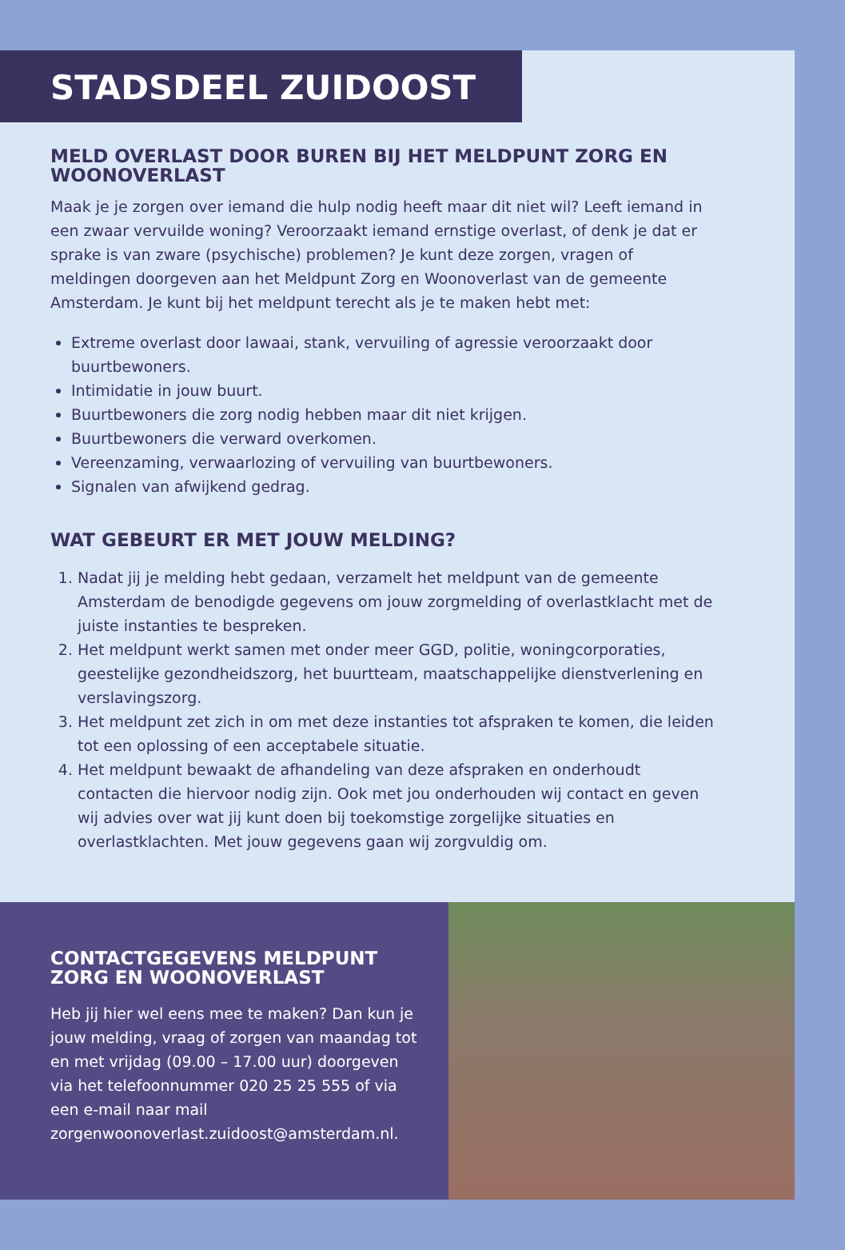STADSDEEL ZUIDOOST
MELD OVERLAST DOOR BUREN BIJ HET MELDPUNT ZORG EN WOONOVERLAST
Maak je je zorgen over iemand die hulp nodig heeft maar dit niet wil? Leeft iemand in een zwaar vervuilde woning? Veroorzaakt iemand ernstige overlast, of denk je dat er sprake is van zware (psychische) problemen? Je kunt deze zorgen, vragen of meldingen doorgeven aan het Meldpunt Zorg en Woonoverlast van de gemeente Amsterdam. Je kunt bij het meldpunt terecht als je te maken hebt met:
Extreme overlast door lawaai, stank, vervuiling of agressie veroorzaakt door buurtbewoners.
Intimidatie in jouw buurt.
Buurtbewoners die zorg nodig hebben maar dit niet krijgen.
Buurtbewoners die verward overkomen.
Vereenzaming, verwaarlozing of vervuiling van buurtbewoners.
Signalen van afwijkend gedrag.
WAT GEBEURT ER MET JOUW MELDING?
1. Nadat jij je melding hebt gedaan, verzamelt het meldpunt van de gemeente Amsterdam de benodigde gegevens om jouw zorgmelding of overlastklacht met de juiste instanties te bespreken.
2. Het meldpunt werkt samen met onder meer GGD, politie, woningcorporaties, geestelijke gezondheidszorg, het buurtteam, maatschappelijke dienstverlening en verslavingszorg.
3. Het meldpunt zet zich in om met deze instanties tot afspraken te komen, die leiden tot een oplossing of een acceptabele situatie.
4. Het meldpunt bewaakt de afhandeling van deze afspraken en onderhoudt contacten die hiervoor nodig zijn. Ook met jou onderhouden wij contact en geven wij advies over wat jij kunt doen bij toekomstige zorgelijke situaties en overlastklachten. Met jouw gegevens gaan wij zorgvuldig om.
CONTACTGEGEVENS MELDPUNT ZORG EN WOONOVERLAST
Heb jij hier wel eens mee te maken? Dan kun je jouw melding, vraag of zorgen van maandag tot en met vrijdag (09.00 – 17.00 uur) doorgeven via het telefoonnummer 020 25 25 555 of via een e-mail naar mail zorgenwoonoverlast.zuidoost@amsterdam.nl.